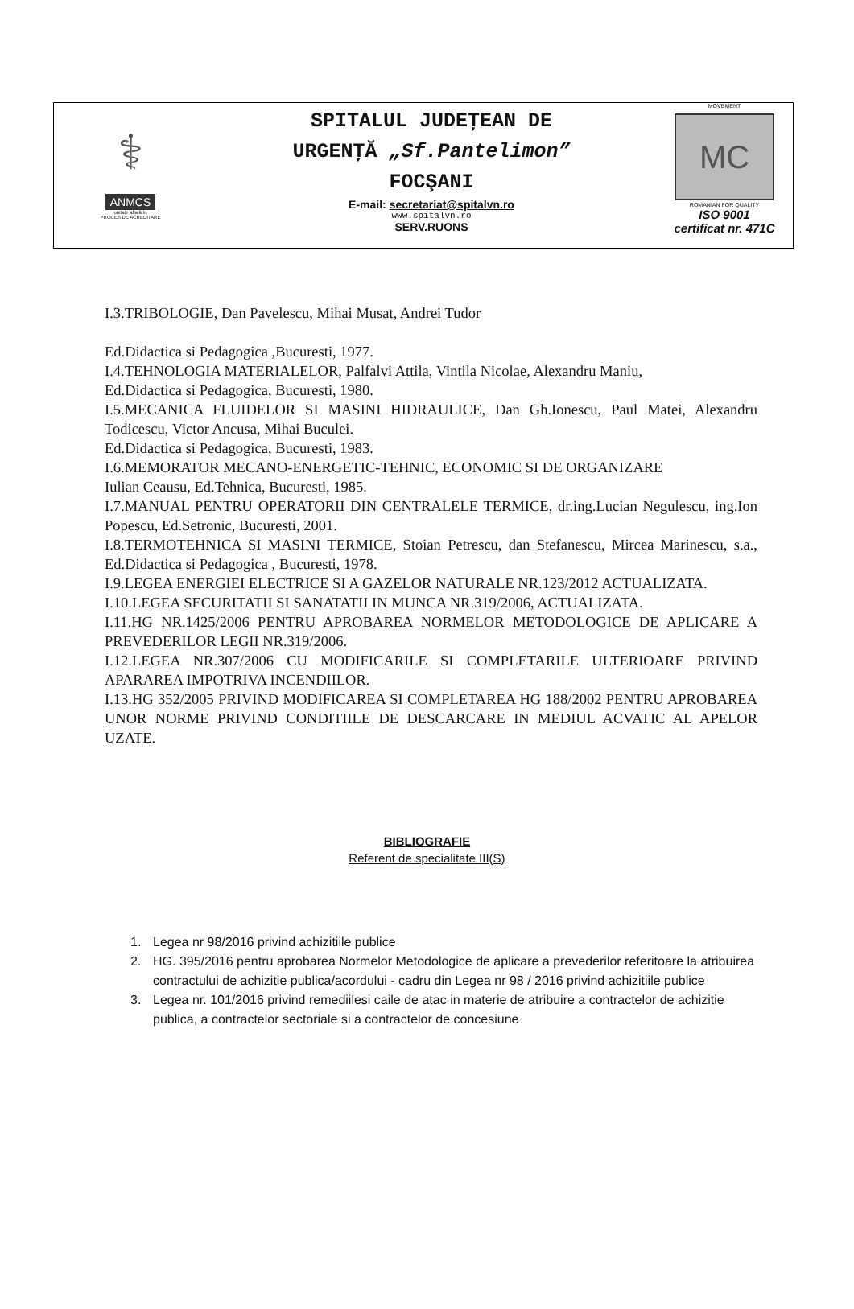⚕
ANMCS
unitate aflată în
PROCES DE ACREDITARE
SPITALUL JUDEŢEAN DE
URGENŢĂ „Sf.Pantelimon”
FOCŞANI
E-mail: secretariat@spitalvn.ro
www.spitalvn.ro
SERV.RUONS
MOVEMENT
MC
ROMANIAN FOR QUALITY
ISO 9001
certificat nr. 471C
I.3.TRIBOLOGIE, Dan Pavelescu, Mihai Musat, Andrei Tudor
Ed.Didactica si Pedagogica ,Bucuresti, 1977.
I.4.TEHNOLOGIA MATERIALELOR, Palfalvi Attila, Vintila Nicolae, Alexandru Maniu,
Ed.Didactica si Pedagogica, Bucuresti, 1980.
I.5.MECANICA FLUIDELOR SI MASINI HIDRAULICE, Dan Gh.Ionescu, Paul Matei, Alexandru Todicescu, Victor Ancusa, Mihai Buculei.
Ed.Didactica si Pedagogica, Bucuresti, 1983.
I.6.MEMORATOR MECANO-ENERGETIC-TEHNIC, ECONOMIC SI DE ORGANIZARE
Iulian Ceausu, Ed.Tehnica, Bucuresti, 1985.
I.7.MANUAL PENTRU OPERATORII DIN CENTRALELE TERMICE, dr.ing.Lucian Negulescu, ing.Ion Popescu, Ed.Setronic, Bucuresti, 2001.
I.8.TERMOTEHNICA SI MASINI TERMICE, Stoian Petrescu, dan Stefanescu, Mircea Marinescu, s.a., Ed.Didactica si Pedagogica , Bucuresti, 1978.
I.9.LEGEA ENERGIEI ELECTRICE SI A GAZELOR NATURALE NR.123/2012 ACTUALIZATA.
I.10.LEGEA SECURITATII SI SANATATII IN MUNCA NR.319/2006, ACTUALIZATA.
I.11.HG NR.1425/2006 PENTRU APROBAREA NORMELOR METODOLOGICE DE APLICARE A PREVEDERILOR LEGII NR.319/2006.
I.12.LEGEA NR.307/2006 CU MODIFICARILE SI COMPLETARILE ULTERIOARE PRIVIND APARAREA IMPOTRIVA INCENDIILOR.
I.13.HG 352/2005 PRIVIND MODIFICAREA SI COMPLETAREA HG 188/2002 PENTRU APROBAREA UNOR NORME PRIVIND CONDITIILE DE DESCARCARE IN MEDIUL ACVATIC AL APELOR UZATE.
BIBLIOGRAFIE
Referent de specialitate III(S)
1. Legea nr 98/2016 privind achizitiile publice
2. HG. 395/2016 pentru aprobarea Normelor Metodologice de aplicare a prevederilor referitoare la atribuirea contractului de achizitie publica/acordului - cadru din Legea nr 98 / 2016 privind achizitiile publice
3. Legea nr. 101/2016 privind remediilesi caile de atac in materie de atribuire a contractelor de achizitie publica, a contractelor sectoriale si a contractelor de concesiune